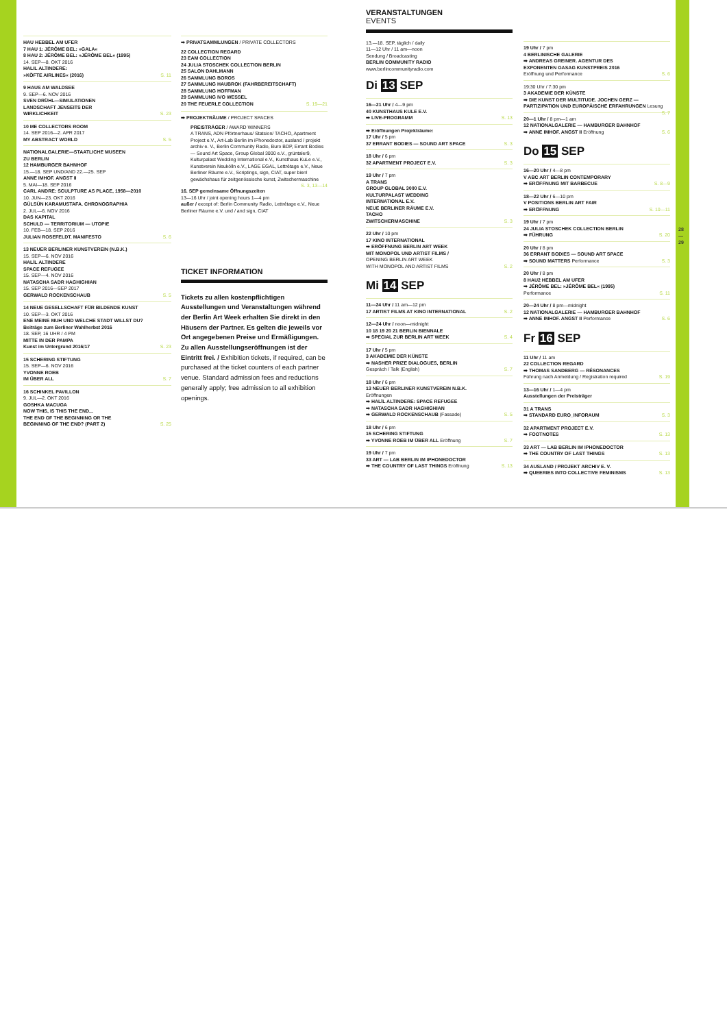HAU HEBBEL AM UFER
7 HAU 1: JÉRÔME BEL: »GALA«
8 HAU 2: JÉRÔME BEL: »JÉRÔME BEL« (1995)
14. SEP—8. OKT 2016
HALIL ALTINDERE:
»KÖFTE AIRLINES« (2016) S. 11
9 HAUS AM WALDSEE
9. SEP—6. NOV 2016
SVEN DRÜHL—SIMULATIONEN
LANDSCHAFT JENSEITS DER
WIRKLICHKEIT S. 23
10 ME COLLECTORS ROOM
14. SEP 2016—2. APR 2017
MY ABSTRACT WORLD S. 5
NATIONALGALERIE—STAATLICHE MUSEEN
ZU BERLIN
12 HAMBURGER BAHNHOF
15.—18. SEP UND/AND 22.—25. SEP
ANNE IMHOF. ANGST II
5. MAI—18. SEP 2016
CARL ANDRE: SCULPTURE AS PLACE, 1958—2010
10. JUN—23. OKT 2016
GÜLSÜN KARAMUSTAFA. CHRONOGRAPHIA
2. JUL—6. NOV 2016
DAS KAPITAL
SCHULD — TERRITORIUM — UTOPIE
10. FEB—18. SEP 2016
JULIAN ROSEFELDT. MANIFESTO S. 6
13 NEUER BERLINER KUNSTVEREIN (N.B.K.)
15. SEP—6. NOV 2016
HALİL ALTINDERE
SPACE REFUGEE
15. SEP—4. NOV 2016
NATASCHA SADR HAGHIGHIAN
15. SEP 2016—SEP 2017
GERWALD ROCKENSCHAUB S. 5
14 NEUE GESELLSCHAFT FÜR BILDENDE KUNST
10. SEP—3. OKT 2016
ENE MEINE MUH UND WELCHE STADT WILLST DU?
Beiträge zum Berliner Wahlherbst 2016
18. SEP, 16 UHR / 4 PM
MITTE IN DER PAMPA
Kunst im Untergrund 2016/17 S. 23
15 SCHERING STIFTUNG
15. SEP—6. NOV 2016
YVONNE ROEB
IM ÜBER ALL S. 7
16 SCHINKEL PAVILLON
9. JUL—2. OKT 2016
GOSHKA MACUGA
NOW THIS, IS THIS THE END...
THE END OF THE BEGINNING OR THE
BEGINNING OF THE END? (PART 2) S. 25
➡ PRIVATSAMMLUNGEN / PRIVATE COLLECTORS
22 COLLECTION REGARD
23 EAM COLLECTION
24 JULIA STOSCHEK COLLECTION BERLIN
25 SALON DAHLMANN
26 SAMMLUNG BOROS
27 SAMMLUNG HAUBROK (FAHRBEREITSCHAFT)
28 SAMMLUNG HOFFMAN
29 SAMMLUNG IVO WESSEL
20 THE FEUERLE COLLECTION S. 19—21
➡ PROJEKTRÄUME / PROJECT SPACES
PREISTRÄGER / AWARD WINNERS
A TRANS, ADN Pförtnerhaus/ Statsion/ TACHO, Apartment Project e.V., Art-Lab Berlin im iPhonedoctor, ausland / projekt archiv e. V., Berlin Community Radio, Buro BDP, Errant Bodies — Sound Art Space, Group Global 3000 e.V., grüntaler9, Kulturpalast Wedding International e.V., Kunsthaus KuLe e.V., Kunstverein Neukölln e.V., LAGE EGAL, Lettrétage e.V., Neue Berliner Räume e.V., Scriptings, sign, CIAT, super bien! gewächshaus für zeitgenössische kunst, Zwitschermaschine S. 3, 13—14
16. SEP gemeinsame Öffnungszeiten
13—16 Uhr / joint opening hours 1—4 pm
außer / except of: Berlin Community Radio, Lettrétage e.V., Neue Berliner Räume e.V. und / and sign, CIAT
TICKET INFORMATION
Tickets zu allen kostenpflichtigen Ausstellungen und Veranstaltungen während der Berlin Art Week erhalten Sie direkt in den Häusern der Partner. Es gelten die jeweils vor Ort angegebenen Preise und Ermäßigungen. Zu allen Ausstellungseröffnungen ist der Eintritt frei. / Exhibition tickets, if required, can be purchased at the ticket counters of each partner venue. Standard admission fees and reductions generally apply; free admission to all exhibition openings.
VERANSTALTUNGEN
EVENTS
13.—18. SEP, täglich / daily
11—12 Uhr / 11 am—noon
Sendung / Broadcasting
BERLIN COMMUNITY RADIO
www.berlincommunityradio.com
Di 13 SEP
16—21 Uhr / 4—9 pm
40 KUNSTHAUS KULE E.V.
➡ LIVE-PROGRAMM S. 13
➡ Eröffnungen Projekträume:
17 Uhr / 5 pm
37 ERRANT BODIES — SOUND ART SPACE S. 3
18 Uhr / 6 pm
32 APARTMENT PROJECT E.V. S. 3
19 Uhr / 7 pm
A TRANS
GROUP GLOBAL 3000 E.V.
KULTURPALAST WEDDING
INTERNATIONAL E.V.
NEUE BERLINER RÄUME E.V.
TACHO
ZWITSCHERMASCHINE S. 3
22 Uhr / 10 pm
17 KINO INTERNATIONAL
➡ ERÖFFNUNG BERLIN ART WEEK
MIT MONOPOL UND ARTIST FILMS /
OPENING BERLIN ART WEEK
WITH MONOPOL AND ARTIST FILMS S. 2
Mi 14 SEP
11—24 Uhr / 11 am—12 pm
17 ARTIST FILMS AT KINO INTERNATIONAL S. 2
12—24 Uhr / noon—midnight
10 18 19 20 21 BERLIN BIENNALE
➡ SPECIAL ZUR BERLIN ART WEEK S. 4
17 Uhr / 5 pm
3 AKADEMIE DER KÜNSTE
➡ NASHER PRIZE DIALOGUES, BERLIN
Gespräch / Talk (English) S. 7
18 Uhr / 6 pm
13 NEUER BERLINER KUNSTVEREIN N.B.K.
Eröffnungen
➡ HALİL ALTINDERE: SPACE REFUGEE
➡ NATASCHA SADR HAGHIGHIAN
➡ GERWALD ROCKENSCHAUB (Fassade) S. 5
18 Uhr / 6 pm
15 SCHERING STIFTUNG
➡ YVONNE ROEB IM ÜBER ALL Eröffnung S. 7
19 Uhr / 7 pm
33 ART — LAB BERLIN IM IPHONEDOCTOR
➡ THE COUNTRY OF LAST THINGS Eröffnung S. 13
19 Uhr / 7 pm
4 BERLINISCHE GALERIE
➡ ANDREAS GREINER. AGENTUR DES
EXPONENTEN GASAG KUNSTPREIS 2016
Eröffnung und Performance S. 6
19:30 Uhr / 7:30 pm
3 AKADEMIE DER KÜNSTE
➡ DIE KUNST DER MULTITUDE. JOCHEN GERZ — PARTIZIPATION UND EUROPÄISCHE ERFAHRUNGEN Lesung S. 7
20—1 Uhr / 8 pm—1 am
12 NATIONALGALERIE — HAMBURGER BAHNHOF
➡ ANNE IMHOF. ANGST II Eröffnung S. 6
Do 15 SEP
16—20 Uhr / 4—8 pm
V ABC ART BERLIN CONTEMPORARY
➡ ERÖFFNUNG MIT BARBECUE S. 8—9
18—22 Uhr / 6—10 pm
V POSITIONS BERLIN ART FAIR
➡ ERÖFFNUNG S. 10—11
19 Uhr / 7 pm
24 JULIA STOSCHEK COLLECTION BERLIN
➡ FÜHRUNG S. 20
20 Uhr / 8 pm
36 ERRANT BODIES — SOUND ART SPACE
➡ SOUND MATTERS Performance S. 3
20 Uhr / 8 pm
8 HAU2 HEBBEL AM UFER
➡ JÉRÔME BEL: »JÉRÔME BEL« (1995)
Performance S. 11
20—24 Uhr / 8 pm—midnight
12 NATIONALGALERIE — HAMBURGER BAHNHOF
➡ ANNE IMHOF. ANGST II Performance S. 6
Fr 16 SEP
11 Uhr / 11 am
22 COLLECTION REGARD
➡ THOMAS SANDBERG — RÉSONANCES
Führung nach Anmeldung / Registration required S. 19
13—16 Uhr / 1—4 pm
Ausstellungen der Preisträger
31 A TRANS
➡ STANDARD EURO_INFORAUM S. 3
32 APARTMENT PROJECT E.V.
➡ FOOTNOTES S. 13
33 ART — LAB BERLIN IM IPHONEDOCTOR
➡ THE COUNTRY OF LAST THINGS S. 13
34 AUSLAND / PROJEKT ARCHIV E. V.
➡ QUEERIES INTO COLLECTIVE FEMINISMS S. 13
28
—
29